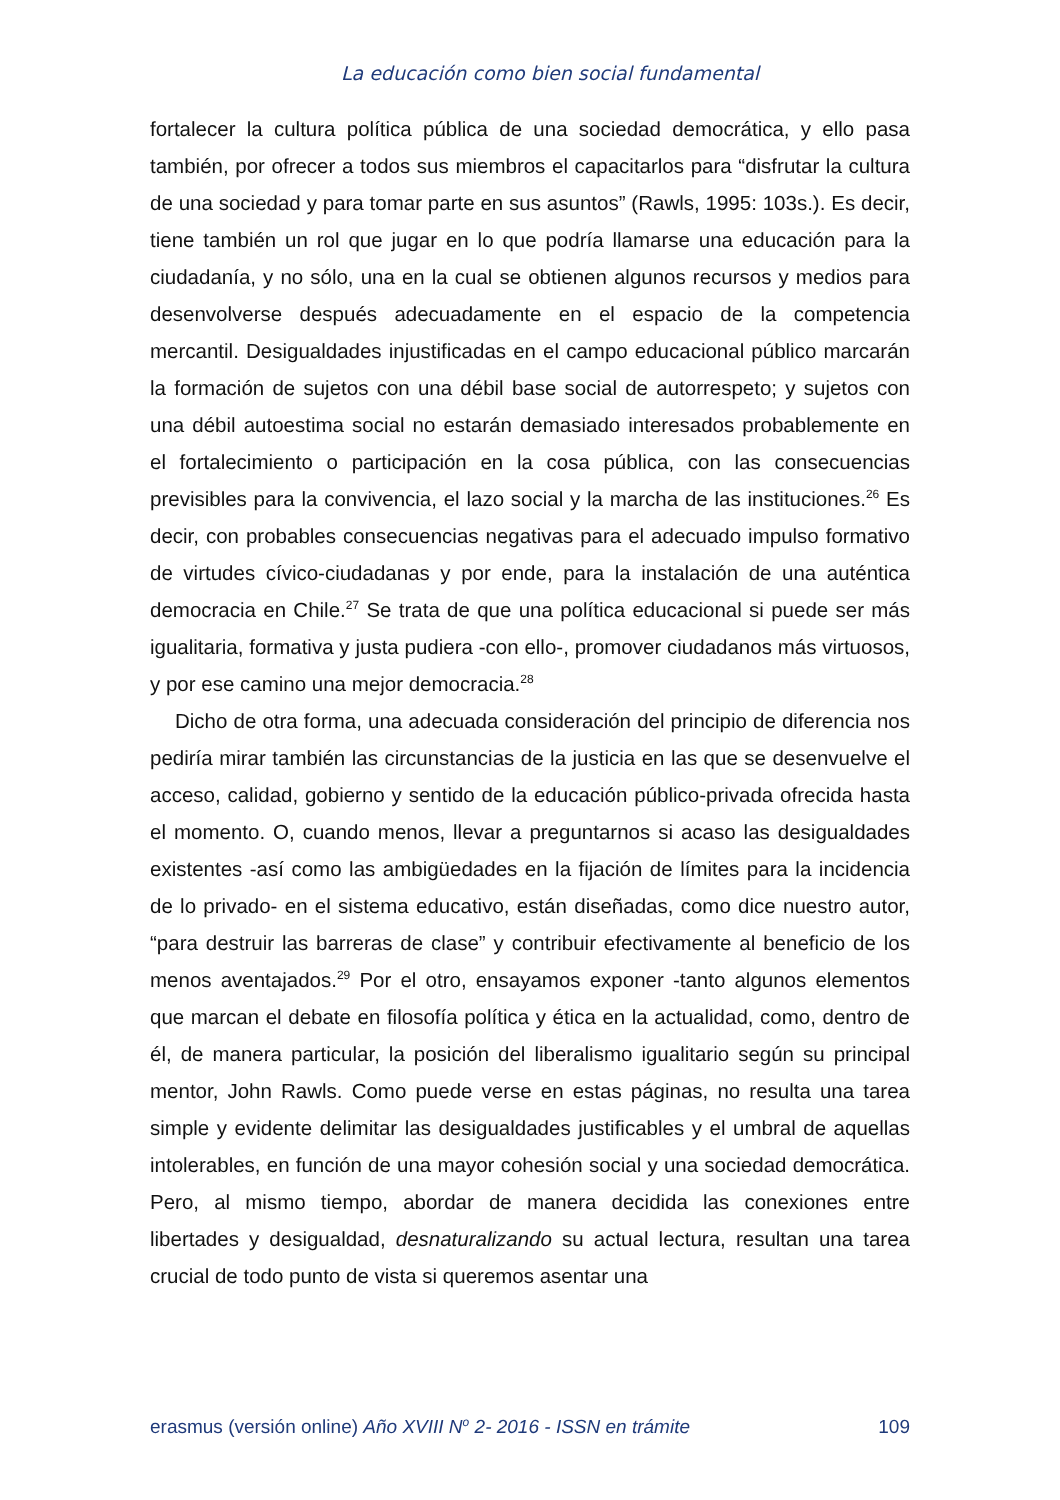La educación como bien social fundamental
fortalecer la cultura política pública de una sociedad democrática, y ello pasa también, por ofrecer a todos sus miembros el capacitarlos para “disfrutar la cultura de una sociedad y para tomar parte en sus asuntos” (Rawls, 1995: 103s.). Es decir, tiene también un rol que jugar en lo que podría llamarse una educación para la ciudadanía, y no sólo, una en la cual se obtienen algunos recursos y medios para desenvolverse después adecuadamente en el espacio de la competencia mercantil. Desigualdades injustificadas en el campo educacional público marcarán la formación de sujetos con una débil base social de autorrespeto; y sujetos con una débil autoestima social no estarán demasiado interesados probablemente en el fortalecimiento o participación en la cosa pública, con las consecuencias previsibles para la convivencia, el lazo social y la marcha de las instituciones.<sup>26</sup> Es decir, con probables consecuencias negativas para el adecuado impulso formativo de virtudes cívico-ciudadanas y por ende, para la instalación de una auténtica democracia en Chile.<sup>27</sup> Se trata de que una política educacional si puede ser más igualitaria, formativa y justa pudiera -con ello-, promover ciudadanos más virtuosos, y por ese camino una mejor democracia.<sup>28</sup>
Dicho de otra forma, una adecuada consideración del principio de diferencia nos pediría mirar también las circunstancias de la justicia en las que se desenvuelve el acceso, calidad, gobierno y sentido de la educación público-privada ofrecida hasta el momento. O, cuando menos, llevar a preguntarnos si acaso las desigualdades existentes -así como las ambigüedades en la fijación de límites para la incidencia de lo privado- en el sistema educativo, están diseñadas, como dice nuestro autor, “para destruir las barreras de clase” y contribuir efectivamente al beneficio de los menos aventajados.<sup>29</sup> Por el otro, ensayamos exponer -tanto algunos elementos que marcan el debate en filosofía política y ética en la actualidad, como, dentro de él, de manera particular, la posición del liberalismo igualitario según su principal mentor, John Rawls. Como puede verse en estas páginas, no resulta una tarea simple y evidente delimitar las desigualdades justificables y el umbral de aquellas intolerables, en función de una mayor cohesión social y una sociedad democrática. Pero, al mismo tiempo, abordar de manera decidida las conexiones entre libertades y desigualdad, desnaturalizando su actual lectura, resultan una tarea crucial de todo punto de vista si queremos asentar una
erasmus (versión online) Año XVIII N<sup>o</sup> 2- 2016 - ISSN en trámite 109